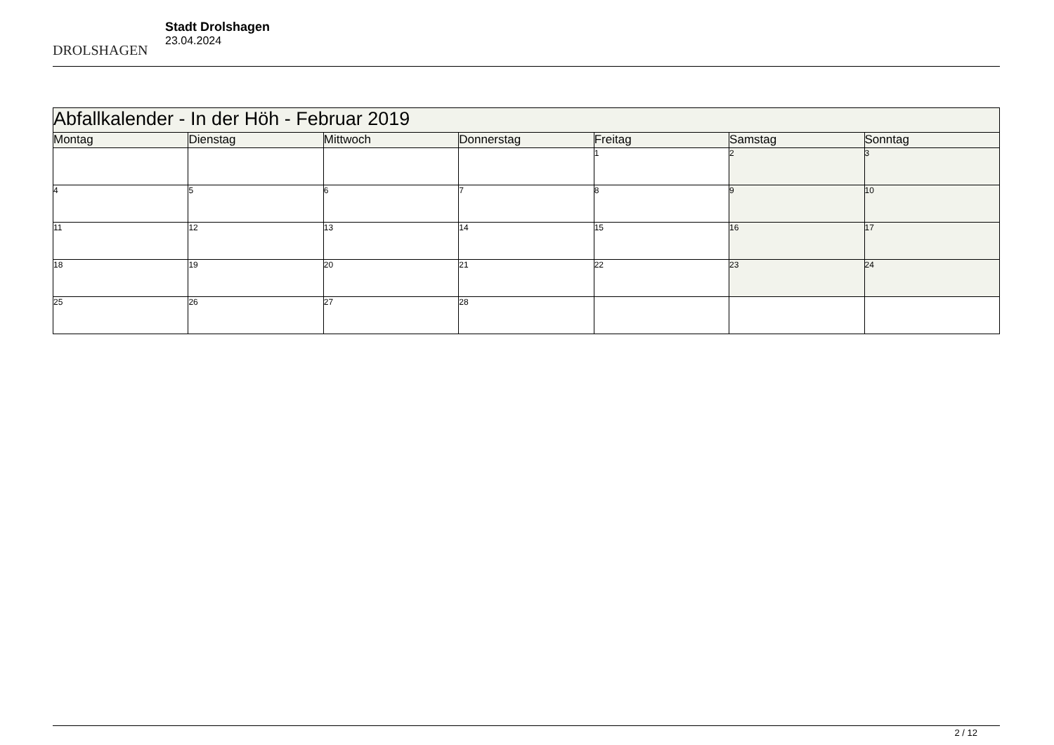DROLSHAGEN
Stadt Drolshagen
23.04.2024
| Abfallkalender - In der Höh - Februar 2019 | | | | | | |
| Montag | Dienstag | Mittwoch | Donnerstag | Freitag | Samstag | Sonntag |
| | | | | 1 | 2 | 3 |
| 4 | 5 | 6 | 7 | 8 | 9 | 10 |
| 11 | 12 | 13 | 14 | 15 | 16 | 17 |
| 18 | 19 | 20 | 21 | 22 | 23 | 24 |
| 25 | 26 | 27 | 28 | | | |
2 / 12